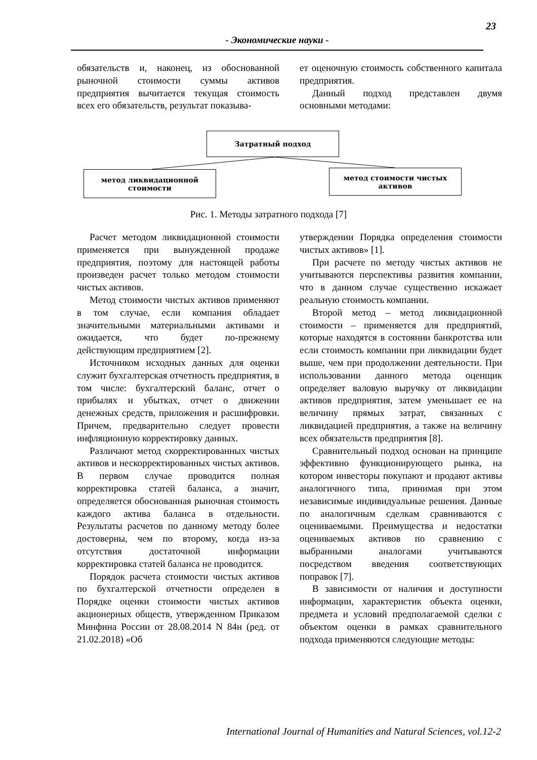23
- Экономические науки -
обязательств и, наконец, из обоснованной рыночной стоимости суммы активов предприятия вычитается текущая стоимость всех его обязательств, результат показыва-
ет оценочную стоимость собственного капитала предприятия.
Данный подход представлен двумя основными методами:
Затратный подход
метод ликвидационной
стоимости
метод стоимости чистых
активов
Рис. 1. Методы затратного подхода [7]
Расчет методом ликвидационной стоимости применяется при вынужденной продаже предприятия, поэтому для настоящей работы произведен расчет только методом стоимости чистых активов.
Метод стоимости чистых активов применяют в том случае, если компания обладает значительными материальными активами и ожидается, что будет по-прежнему действующим предприятием [2].
Источником исходных данных для оценки служит бухгалтерская отчетность предприятия, в том числе: бухгалтерский баланс, отчет о прибылях и убытках, отчет о движении денежных средств, приложения и расшифровки. Причем, предварительно следует провести инфляционную корректировку данных.
Различают метод скорректированных чистых активов и нескорректированных чистых активов. В первом случае проводится полная корректировка статей баланса, а значит, определяется обоснованная рыночная стоимость каждого актива баланса в отдельности. Результаты расчетов по данному методу более достоверны, чем по второму, когда из-за отсутствия достаточной информации корректировка статей баланса не проводится.
Порядок расчета стоимости чистых активов по бухгалтерской отчетности определен в Порядке оценки стоимости чистых активов акционерных обществ, утвержденном Приказом Минфина России от 28.08.2014 N 84н (ред. от 21.02.2018) «Об
утверждении Порядка определения стоимости чистых активов» [1].
При расчете по методу чистых активов не учитываются перспективы развития компании, что в данном случае существенно искажает реальную стоимость компании.
Второй метод – метод ликвидационной стоимости – применяется для предприятий, которые находятся в состоянии банкротства или если стоимость компании при ликвидации будет выше, чем при продолжении деятельности. При использовании данного метода оценщик определяет валовую выручку от ликвидации активов предприятия, затем уменьшает ее на величину прямых затрат, связанных с ликвидацией предприятия, а также на величину всех обязательств предприятия [8].
Сравнительный подход основан на принципе эффективно функционирующего рынка, на котором инвесторы покупают и продают активы аналогичного типа, принимая при этом независимые индивидуальные решения. Данные по аналогичным сделкам сравниваются с оцениваемыми. Преимущества и недостатки оцениваемых активов по сравнению с выбранными аналогами учитываются посредством введения соответствующих поправок [7].
В зависимости от наличия и доступности информации, характеристик объекта оценки, предмета и условий предполагаемой сделки с объектом оценки в рамках сравнительного подхода применяются следующие методы:
International Journal of Humanities and Natural Sciences, vol.12-2